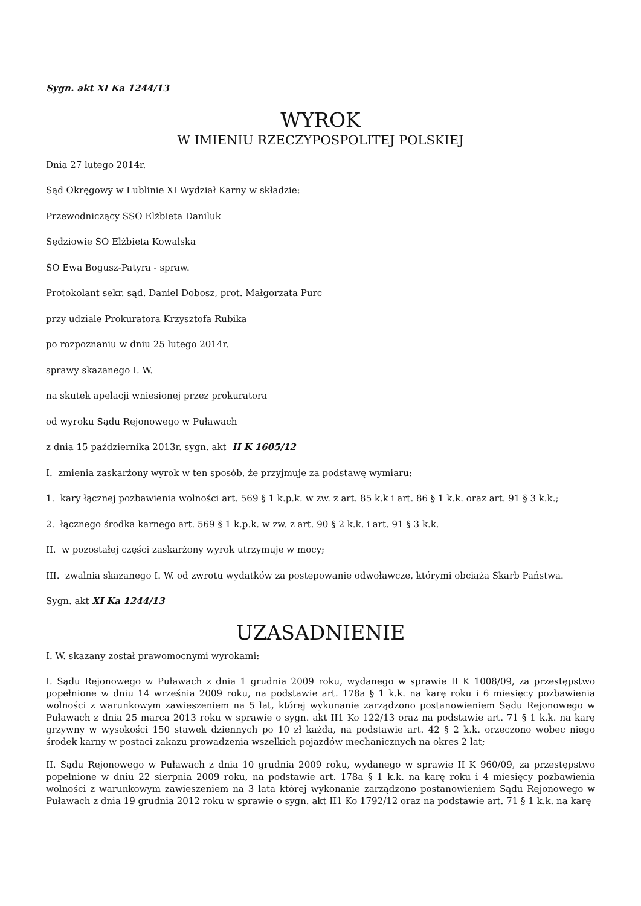Sygn. akt XI Ka 1244/13
WYROK
W IMIENIU RZECZYPOSPOLITEJ POLSKIEJ
Dnia 27 lutego 2014r.
Sąd Okręgowy w Lublinie XI Wydział Karny w składzie:
Przewodniczący SSO Elżbieta Daniluk
Sędziowie SO Elżbieta Kowalska
SO Ewa Bogusz-Patyra - spraw.
Protokolant sekr. sąd. Daniel Dobosz, prot. Małgorzata Purc
przy udziale Prokuratora Krzysztofa Rubika
po rozpoznaniu w dniu 25 lutego 2014r.
sprawy skazanego I. W.
na skutek apelacji wniesionej przez prokuratora
od wyroku Sądu Rejonowego w Puławach
z dnia 15 października 2013r. sygn. akt II K 1605/12
I. zmienia zaskarżony wyrok w ten sposób, że przyjmuje za podstawę wymiaru:
1. kary łącznej pozbawienia wolności art. 569 § 1 k.p.k. w zw. z art. 85 k.k i art. 86 § 1 k.k. oraz art. 91 § 3 k.k.;
2. łącznego środka karnego art. 569 § 1 k.p.k. w zw. z art. 90 § 2 k.k. i art. 91 § 3 k.k.
II. w pozostałej części zaskarżony wyrok utrzymuje w mocy;
III. zwalnia skazanego I. W. od zwrotu wydatków za postępowanie odwoławcze, którymi obciąża Skarb Państwa.
Sygn. akt XI Ka 1244/13
UZASADNIENIE
I. W. skazany został prawomocnymi wyrokami:
I. Sądu Rejonowego w Puławach z dnia 1 grudnia 2009 roku, wydanego w sprawie II K 1008/09, za przestępstwo popełnione w dniu 14 września 2009 roku, na podstawie art. 178a § 1 k.k. na karę roku i 6 miesięcy pozbawienia wolności z warunkowym zawieszeniem na 5 lat, której wykonanie zarządzono postanowieniem Sądu Rejonowego w Puławach z dnia 25 marca 2013 roku w sprawie o sygn. akt II1 Ko 122/13 oraz na podstawie art. 71 § 1 k.k. na karę grzywny w wysokości 150 stawek dziennych po 10 zł każda, na podstawie art. 42 § 2 k.k. orzeczono wobec niego środek karny w postaci zakazu prowadzenia wszelkich pojazdów mechanicznych na okres 2 lat;
II. Sądu Rejonowego w Puławach z dnia 10 grudnia 2009 roku, wydanego w sprawie II K 960/09, za przestępstwo popełnione w dniu 22 sierpnia 2009 roku, na podstawie art. 178a § 1 k.k. na karę roku i 4 miesięcy pozbawienia wolności z warunkowym zawieszeniem na 3 lata której wykonanie zarządzono postanowieniem Sądu Rejonowego w Puławach z dnia 19 grudnia 2012 roku w sprawie o sygn. akt II1 Ko 1792/12 oraz na podstawie art. 71 § 1 k.k. na karę